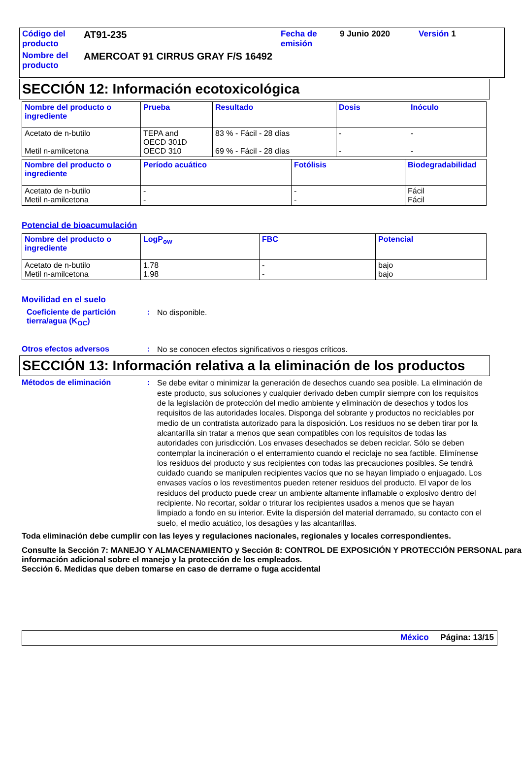| Código del producto | AT91-235 | Fecha de emisión | 9 Junio 2020 | Versión 1 |
| Nombre del producto | AMERCOAT 91 CIRRUS GRAY F/S 16492 | | | |
SECCIÓN 12: Información ecotoxicológica
| Nombre del producto o ingrediente | Prueba | Resultado | Dosis | Inóculo |
| --- | --- | --- | --- | --- |
| Acetato de n-butilo Metil n-amilcetona | TEPA and OECD 301D OECD 310 | 83 % - Fácil - 28 días 69 % - Fácil - 28 días | - - | - - |
| Nombre del producto o ingrediente | Período acuático | Fotólisis | Biodegradabilidad |
| --- | --- | --- | --- |
| Acetato de n-butilo Metil n-amilcetona | - - | - - | Fácil Fácil |
Potencial de bioacumulación
| Nombre del producto o ingrediente | LogP<sub>ow</sub> | FBC | Potencial |
| --- | --- | --- | --- |
| Acetato de n-butilo Metil n-amilcetona | 1.78 1.98 | - - | bajo bajo |
Movilidad en el suelo
Coeficiente de partición tierra/agua (K<sub>OC</sub>)
:
No disponible.
Otros efectos adversos :
No se conocen efectos significativos o riesgos críticos.
SECCIÓN 13: Información relativa a la eliminación de los productos
Métodos de eliminación :
Se debe evitar o minimizar la generación de desechos cuando sea posible. La eliminación de este producto, sus soluciones y cualquier derivado deben cumplir siempre con los requisitos de la legislación de protección del medio ambiente y eliminación de desechos y todos los requisitos de las autoridades locales. Disponga del sobrante y productos no reciclables por medio de un contratista autorizado para la disposición. Los residuos no se deben tirar por la alcantarilla sin tratar a menos que sean compatibles con los requisitos de todas las autoridades con jurisdicción. Los envases desechados se deben reciclar. Sólo se deben contemplar la incineración o el enterramiento cuando el reciclaje no sea factible. Elimínense los residuos del producto y sus recipientes con todas las precauciones posibles. Se tendrá cuidado cuando se manipulen recipientes vacíos que no se hayan limpiado o enjuagado. Los envases vacíos o los revestimentos pueden retener residuos del producto. El vapor de los residuos del producto puede crear un ambiente altamente inflamable o explosivo dentro del recipiente. No recortar, soldar o triturar los recipientes usados a menos que se hayan limpiado a fondo en su interior. Evite la dispersión del material derramado, su contacto con el suelo, el medio acuático, los desagües y las alcantarillas.
Toda eliminación debe cumplir con las leyes y regulaciones nacionales, regionales y locales correspondientes.
Consulte la Sección 7: MANEJO Y ALMACENAMIENTO y Sección 8: CONTROL DE EXPOSICIÓN Y PROTECCIÓN PERSONAL para información adicional sobre el manejo y la protección de los empleados.
Sección 6. Medidas que deben tomarse en caso de derrame o fuga accidental
México Página: 13/15